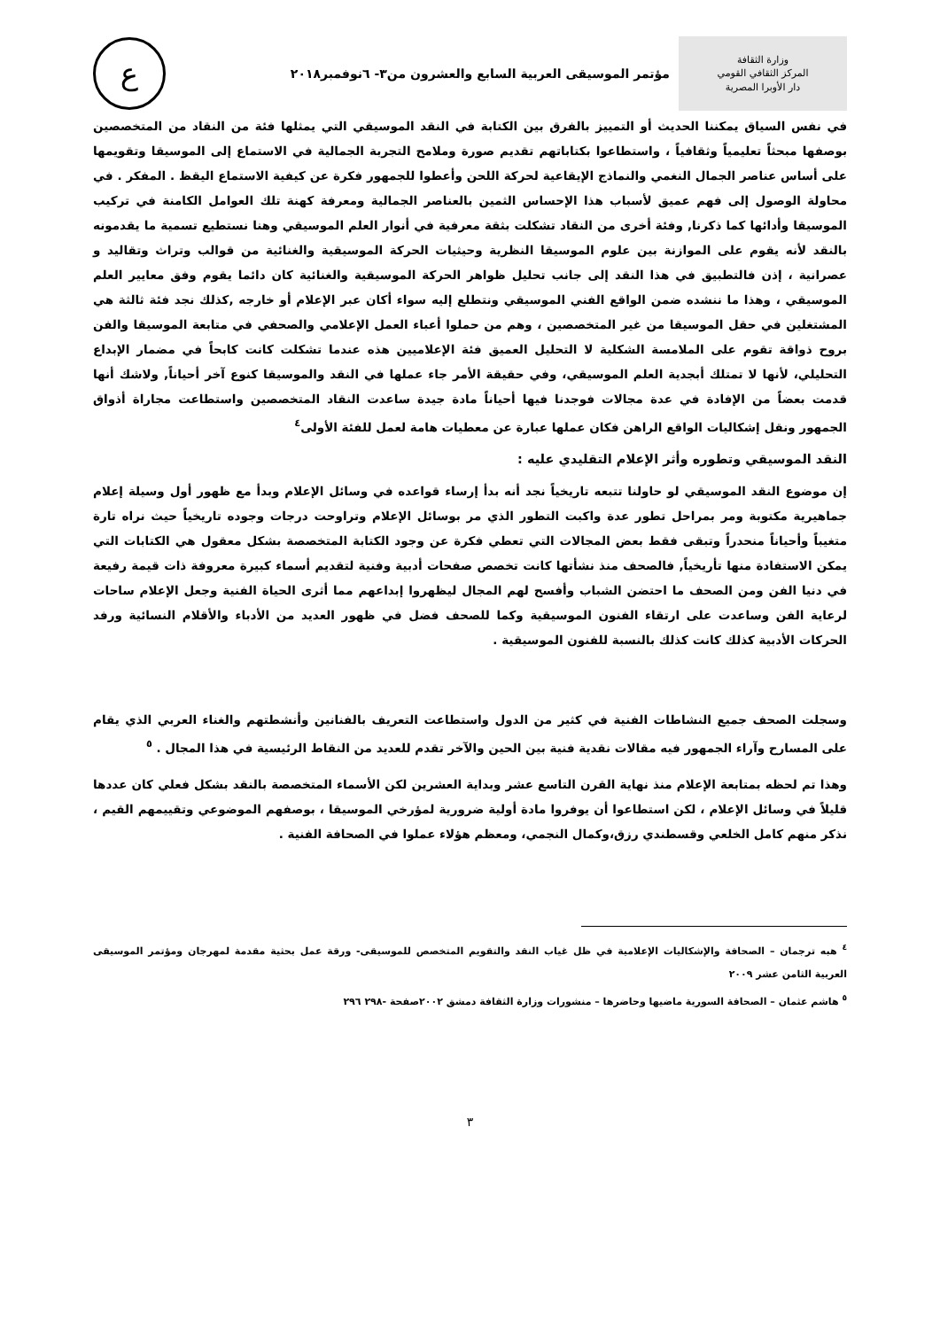وزارة الثقافة
المركز الثقافي القومي
دار الأوبرا المصرية
مؤتمر الموسيقى العربية السابع والعشرون من٣- ٦نوفمبر٢٠١٨
ع
في نفس السياق يمكننا الحديث أو التمييز بالفرق بين الكتابة في النقد الموسيقي التي يمثلها فئة من النقاد من المتخصصين بوصفها مبحثاً تعليمياً وثقافياً ، واستطاعوا بكتاباتهم تقديم صورة وملامح التجربة الجمالية في الاستماع إلى الموسيقا وتقويمها على أساس عناصر الجمال النغمي والنماذج الإيقاعية لحركة اللحن وأعطوا للجمهور فكرة عن كيفية الاستماع اليقظ . المفكر . في محاولة الوصول إلى فهم عميق لأسباب هذا الإحساس الثمين بالعناصر الجمالية ومعرفة كهنة تلك العوامل الكامنة في تركيب الموسيقا وأدائها كما ذكرنا, وفئة أخرى من النقاد تشكلت بثقة معرفية في أنوار العلم الموسيقي وهنا نستطيع تسمية ما يقدمونه بالنقد لأنه يقوم على الموازنة بين علوم الموسيقا النظرية وحيثيات الحركة الموسيقية والغنائية من قوالب وتراث وتقاليد و عصرانية ، إذن فالتطبيق في هذا النقد إلى جانب تحليل ظواهر الحركة الموسيقية والغنائية كان دائما يقوم وفق معايير العلم الموسيقي ، وهذا ما ننشده ضمن الواقع الفني الموسيقي ونتطلع إليه سواء أكان عبر الإعلام أو خارجه ,كذلك نجد فئة ثالثة هي المشتغلين في حقل الموسيقا من غير المتخصصين ، وهم من حملوا أعباء العمل الإعلامي والصحفي في متابعة الموسيقا والفن بروح ذواقة تقوم على الملامسة الشكلية لا التحليل العميق فئة الإعلاميين هذه عندما تشكلت كانت كابحاً في مضمار الإبداع التحليلي، لأنها لا تمتلك أبجدية العلم الموسيقي، وفي حقيقة الأمر جاء عملها في النقد والموسيقا كنوع آخر أحياناً, ولاشك أنها قدمت بعضاً من الإفادة في عدة مجالات فوجدنا فيها أحياناً مادة جيدة ساعدت النقاد المتخصصين واستطاعت مجاراة أذواق الجمهور ونقل إشكاليات الواقع الراهن فكان عملها عبارة عن معطيات هامة لعمل للفئة الأولى<sup>٤</sup>
النقد الموسيقي وتطوره وأثر الإعلام التقليدي عليه :
إن موضوع النقد الموسيقي لو حاولنا تتبعه تاريخياً نجد أنه بدأ إرساء قواعده في وسائل الإعلام وبدأ مع ظهور أول وسيلة إعلام جماهيرية مكتوبة ومر بمراحل تطور عدة واكبت التطور الذي مر بوسائل الإعلام وتراوحت درجات وجوده تاريخياً حيث نراه تارة متغيباً وأحياناً منحدراً وتبقى فقط بعض المجالات التي تعطي فكرة عن وجود الكتابة المتخصصة بشكل معقول هي الكتابات التي يمكن الاستفادة منها تأريخياً, فالصحف منذ نشأتها كانت تخصص صفحات أدبية وفنية لتقديم أسماء كبيرة معروفة ذات قيمة رفيعة في دنيا الفن ومن الصحف ما احتضن الشباب وأفسح لهم المجال ليظهروا إبداعهم مما أثرى الحياة الفنية وجعل الإعلام ساحات لرعاية الفن وساعدت على ارتقاء الفنون الموسيقية وكما للصحف فضل في ظهور العديد من الأدباء والأقلام النسائية ورفد الحركات الأدبية كذلك كانت كذلك بالنسبة للفنون الموسيقية .
وسجلت الصحف جميع النشاطات الفنية في كثير من الدول واستطاعت التعريف بالفنانين وأنشطتهم والغناء العربي الذي يقام على المسارح وآراء الجمهور فيه مقالات نقدية فنية بين الحين والآخر تقدم للعديد من النقاط الرئيسية في هذا المجال . <sup>٥</sup>
وهذا تم لحظه بمتابعة الإعلام منذ نهاية القرن التاسع عشر وبداية العشرين لكن الأسماء المتخصصة بالنقد بشكل فعلي كان عددها قليلاً في وسائل الإعلام ، لكن استطاعوا أن يوفروا مادة أولية ضرورية لمؤرخي الموسيقا ، بوصفهم الموضوعي وتقييمهم القيم ، نذكر منهم كامل الخلعي وقسطندي رزق،وكمال النجمي، ومعظم هؤلاء عملوا في الصحافة الفنية .
<sup>٤</sup> هبه ترجمان – الصحافة والإشكاليات الإعلامية في ظل غياب النقد والتقويم المتخصص للموسيقى- ورقة عمل بحثية مقدمة لمهرجان ومؤتمر الموسيقى العربية الثامن عشر ٢٠٠٩
<sup>٥</sup> هاشم عثمان – الصحافة السورية ماضيها وحاضرها – منشورات وزارة الثقافة دمشق ٢٠٠٢صفحة -٢٩٨ ٢٩٦
٣